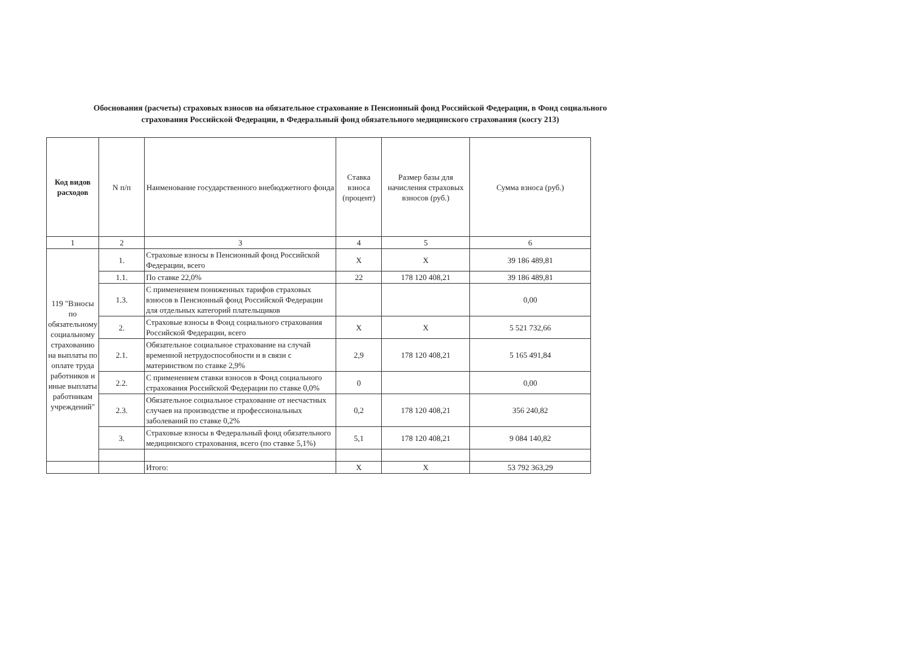Обоснования (расчеты) страховых взносов на обязательное страхование в Пенсионный фонд Российской Федерации, в Фонд социального страхования Российской Федерации, в Федеральный фонд обязательного медицинского страхования (косгу 213)
| Код видов расходов | N п/п | Наименование государственного внебюджетного фонда | Ставка взноса (процент) | Размер базы для начисления страховых взносов (руб.) | Сумма взноса (руб.) |
| --- | --- | --- | --- | --- | --- |
| 1 | 2 | 3 | 4 | 5 | 6 |
| 119 "Взносы по обязательному социальному страхованию на выплаты по оплате труда работников и иные выплаты работникам учреждений" | 1. | Страховые взносы в Пенсионный фонд Российской Федерации, всего | X | X | 39 186 489,81 |
| | 1.1. | По ставке 22,0% | 22 | 178 120 408,21 | 39 186 489,81 |
| | 1.3. | С применением пониженных тарифов страховых взносов в Пенсионный фонд Российской Федерации для отдельных категорий плательщиков | | | 0,00 |
| | 2. | Страховые взносы в Фонд социального страхования Российской Федерации, всего | X | X | 5 521 732,66 |
| | 2.1. | Обязательное социальное страхование на случай временной нетрудоспособности и в связи с материнством по ставке 2,9% | 2,9 | 178 120 408,21 | 5 165 491,84 |
| | 2.2. | С применением ставки взносов в Фонд социального страхования Российской Федерации по ставке 0,0% | 0 | | 0,00 |
| | 2.3. | Обязательное социальное страхование от несчастных случаев на производстве и профессиональных заболеваний по ставке 0,2% | 0,2 | 178 120 408,21 | 356 240,82 |
| | 3. | Страховые взносы в Федеральный фонд обязательного медицинского страхования, всего (по ставке 5,1%) | 5,1 | 178 120 408,21 | 9 084 140,82 |
| | | Итого: | X | X | 53 792 363,29 |